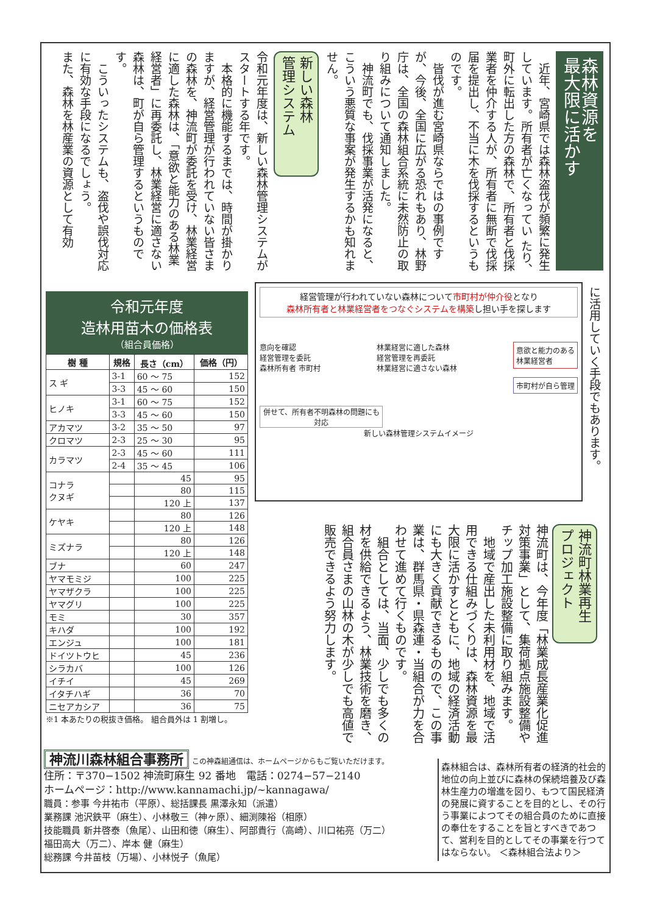森林資源を
最大限に活かす
　近年、宮崎県では森林盗伐が頻繁に発生しています。所有者が亡くなってい たり、町外に転出した方の森林で、所有者と伐採業者を仲介する人が、所有者に無断で伐採届を提出し、不当に木を伐採するというものです。
　皆伐が進む宮崎県ならではの事例ですが、今後、全国に広がる恐れもあり、林野庁は、全国の森林組合系統に未然防止の取り組みについて通知しました。
　神流町でも、伐採事業が活発になると、こういう悪質な事案が発生するかも知れません。
新しい森林
管理システム
令和元年度は、新しい森林管理システムがスタートする年です。
　本格的に機能するまでは、時間が掛かりますが、経営管理が行われていない皆さまの森林を、神流町が委託を受け、林業経営に適した森林は、「意欲と能力のある林業経営者」に再委託し、林業経営に適さない森林は、町が自ら管理するというものです。
　こういったシステムも、盗伐や誤伐対応に有効な手段になるでしょう。
また、森林を林産業の資源として有効
令和元年度
造林用苗木の価格表
（組合員価格）
| 樹 種 | 規格 | 長さ（cm） | 価格（円） |
| --- | --- | --- | --- |
| ス ギ | 3-1 | 60 ～ 75 | 152 |
| | 3-3 | 45 ～ 60 | 150 |
| ヒノキ | 3-1 | 60 ～ 75 | 152 |
| | 3-3 | 45 ～ 60 | 150 |
| アカマツ | 3-2 | 35 ～ 50 | 97 |
| クロマツ | 2-3 | 25 ～ 30 | 95 |
| カラマツ | 2-3 | 45 ～ 60 | 111 |
| | 2-4 | 35 ～ 45 | 106 |
| コナラ クヌギ | | 45 | 95 |
| | | 80 | 115 |
| | | 120 上 | 137 |
| ケヤキ | | 80 | 126 |
| | | 120 上 | 148 |
| ミズナラ | | 80 | 126 |
| | | 120 上 | 148 |
| ブナ | | 60 | 247 |
| ヤマモミジ | | 100 | 225 |
| ヤマザクラ | | 100 | 225 |
| ヤマグリ | | 100 | 225 |
| モミ | | 30 | 357 |
| キハダ | | 100 | 192 |
| エンジュ | | 100 | 181 |
| ドイツトウヒ | | 45 | 236 |
| シラカバ | | 100 | 126 |
| イチイ | | 45 | 269 |
| イタチハギ | | 36 | 70 |
| ニセアカシア | | 36 | 75 |
※1 本あたりの税抜き価格。 組合員外は 1 割増し。
経営管理が行われていない森林について市町村が仲介役となり
森林所有者と林業経営者をつなぐシステムを構築し担い手を探します
意向を確認
経営管理を委託
森林所有者 市町村
林業経営に適した森林
経営管理を再委託
林業経営に適さない森林
意欲と能力のある
林業経営者
市町村が自ら管理
併せて、所有者不明森林の問題にも対応
新しい森林管理システムイメージ
に活用していく手段でもあります。
神流町林業再生
プロジェクト
神流町は、今年度「林業成長産業化促進対策事業」として、集荷拠点施設整備やチップ加工施設整備に取り組みます。
　地域で産出した未利用材を、地域で活用できる仕組みづくりは、森林資源を最大限に活かすとともに、地域の経済活動にも大きく貢献できるものので、この事業は、群馬県・県森連・当組合が力を合わせて進めて行くものです。
　組合としては、当面、少しでも多くの材を供給できるよう、林業技術を磨き、組合員さまの山林の木が少しでも高値で販売できるよう努力します。
神流川森林組合事務所 この神森組通信は、ホームページからもご覧いただけます。
住所：〒370−1502 神流町麻生 92 番地　電話：0274−57−2140
ホームページ：http://www.kannamachi.jp/~kannagawa/
職員：参事 今井祐市（平原）、総括課長 黒澤永知（派遣）
業務課 池沢鉄平（麻生）、小林敬三（神ヶ原）、細渕陳裕（相原）
技能職員 新井啓泰（魚尾）、山田和徳（麻生）、阿部貴行（高崎）、川口祐亮（万二）
福田高大（万二）、岸本 健（麻生）
総務課 今井苗枝（万場）、小林悦子（魚尾）
森林組合は、森林所有者の経済的社会的地位の向上並びに森林の保続培養及び森林生産力の増進を図り、もつて国民経済の発展に資することを目的とし、その行う事業によつてその組合員のために直接の奉仕をすることを旨とすべきであつて、営利を目的としてその事業を行つてはならない。 ＜森林組合法より＞